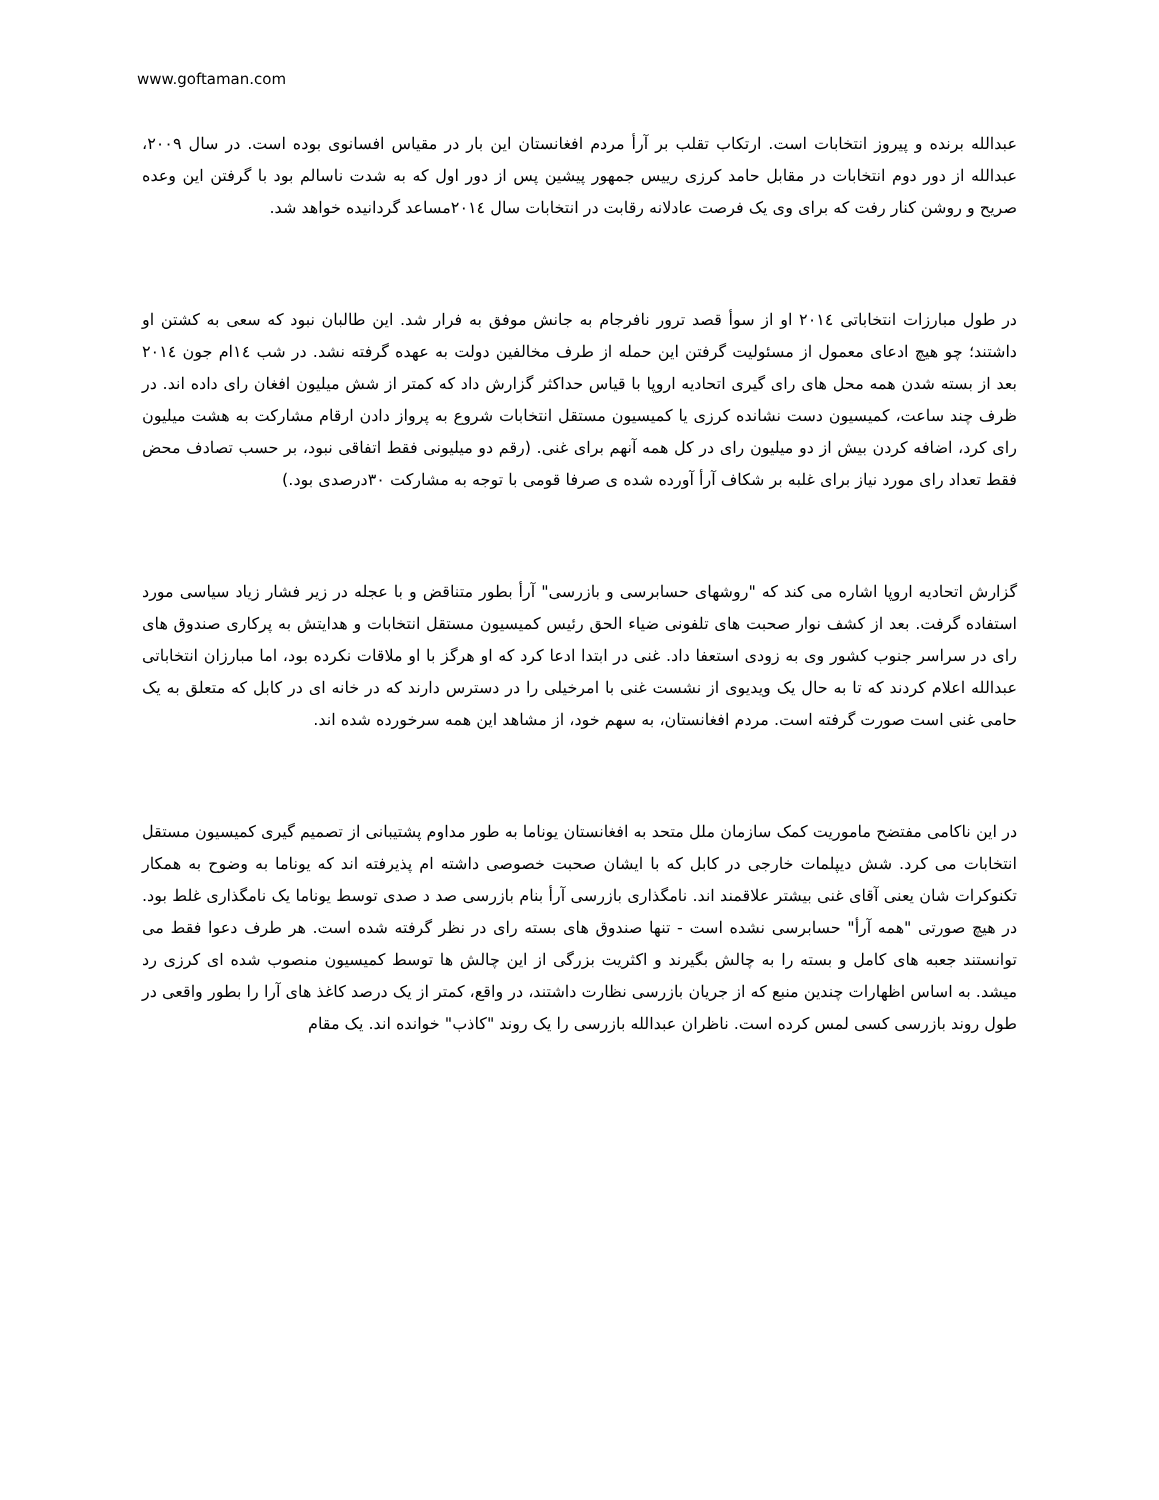www.goftaman.com
عبدالله برنده و پیروز انتخابات است. ارتکاب تقلب بر آرأ مردم افغانستان این بار در مقیاس افسانوی بوده است. در سال ۲۰۰۹، عبدالله از دور دوم انتخابات در مقابل حامد کرزی رییس جمهور پیشین پس از دور اول که به شدت ناسالم بود با گرفتن این وعده صریح و روشن کنار رفت که برای وی یک فرصت عادلانه رقابت در انتخابات سال ۲۰۱٤مساعد گردانیده خواهد شد.
در طول مبارزات انتخاباتی ۲۰۱٤ او از سوأ قصد ترور نافرجام به جانش موفق به فرار شد. این طالبان نبود که سعی به کشتن او داشتند؛ چو هیچ ادعای معمول از مسئولیت گرفتن این حمله از طرف مخالفین دولت به عهده گرفته نشد. در شب ۱٤ام جون ۲۰۱٤ بعد از بسته شدن همه محل های رای گیری اتحادیه اروپا با قیاس حداکثر گزارش داد که کمتر از شش میلیون افغان رای داده اند. در ظرف چند ساعت، کمیسیون دست نشانده کرزی یا کمیسیون مستقل انتخابات شروع به پرواز دادن ارقام مشارکت به هشت میلیون رای کرد، اضافه کردن بیش از دو میلیون رای در کل همه آنهم برای غنی. (رقم دو میلیونی فقط اتفاقی نبود، بر حسب تصادف محض فقط تعداد رای مورد نیاز برای غلبه بر شکاف آرأ آورده شده ی صرفا قومی با توجه به مشارکت ۳۰درصدی بود.)
گزارش اتحادیه اروپا اشاره می کند که "روشهای حسابرسی و بازرسی" آرأ بطور متناقض و با عجله در زیر فشار زیاد سیاسی مورد استفاده گرفت. بعد از کشف نوار صحبت های تلفونی ضیاء الحق رئیس کمیسیون مستقل انتخابات و هدایتش به پرکاری صندوق های رای در سراسر جنوب کشور وی به زودی استعفا داد. غنی در ابتدا ادعا کرد که او هرگز با او ملاقات نکرده بود، اما مبارزان انتخاباتی عبدالله اعلام کردند که تا به حال یک ویدیوی از نشست غنی با امرخیلی را در دسترس دارند که در خانه ای در کابل که متعلق به یک حامی غنی است صورت گرفته است. مردم افغانستان، به سهم خود، از مشاهد این همه سرخورده شده اند.
در این ناکامی مفتضح ماموریت کمک سازمان ملل متحد به افغانستان یوناما به طور مداوم پشتیبانی از تصمیم گیری کمیسیون مستقل انتخابات می کرد. شش دیپلمات خارجی در کابل که با ایشان صحبت خصوصی داشته ام پذیرفته اند که یوناما به وضوح به همکار تکنوکرات شان یعنی آقای غنی بیشتر علاقمند اند. نامگذاری بازرسی آرأ بنام بازرسی صد د صدی توسط یوناما یک نامگذاری غلط بود. در هیچ صورتی "همه آرأ" حسابرسی نشده است - تنها صندوق های بسته رای در نظر گرفته شده است. هر طرف دعوا فقط می توانستند جعبه های کامل و بسته را به چالش بگیرند و اکثریت بزرگی از این چالش ها توسط کمیسیون منصوب شده ای کرزی رد میشد. به اساس اظهارات چندین منبع که از جریان بازرسی نظارت داشتند، در واقع، کمتر از یک درصد کاغذ های آرا را بطور واقعی در طول روند بازرسی کسی لمس کرده است. ناظران عبدالله بازرسی را یک روند "کاذب" خوانده اند. یک مقام